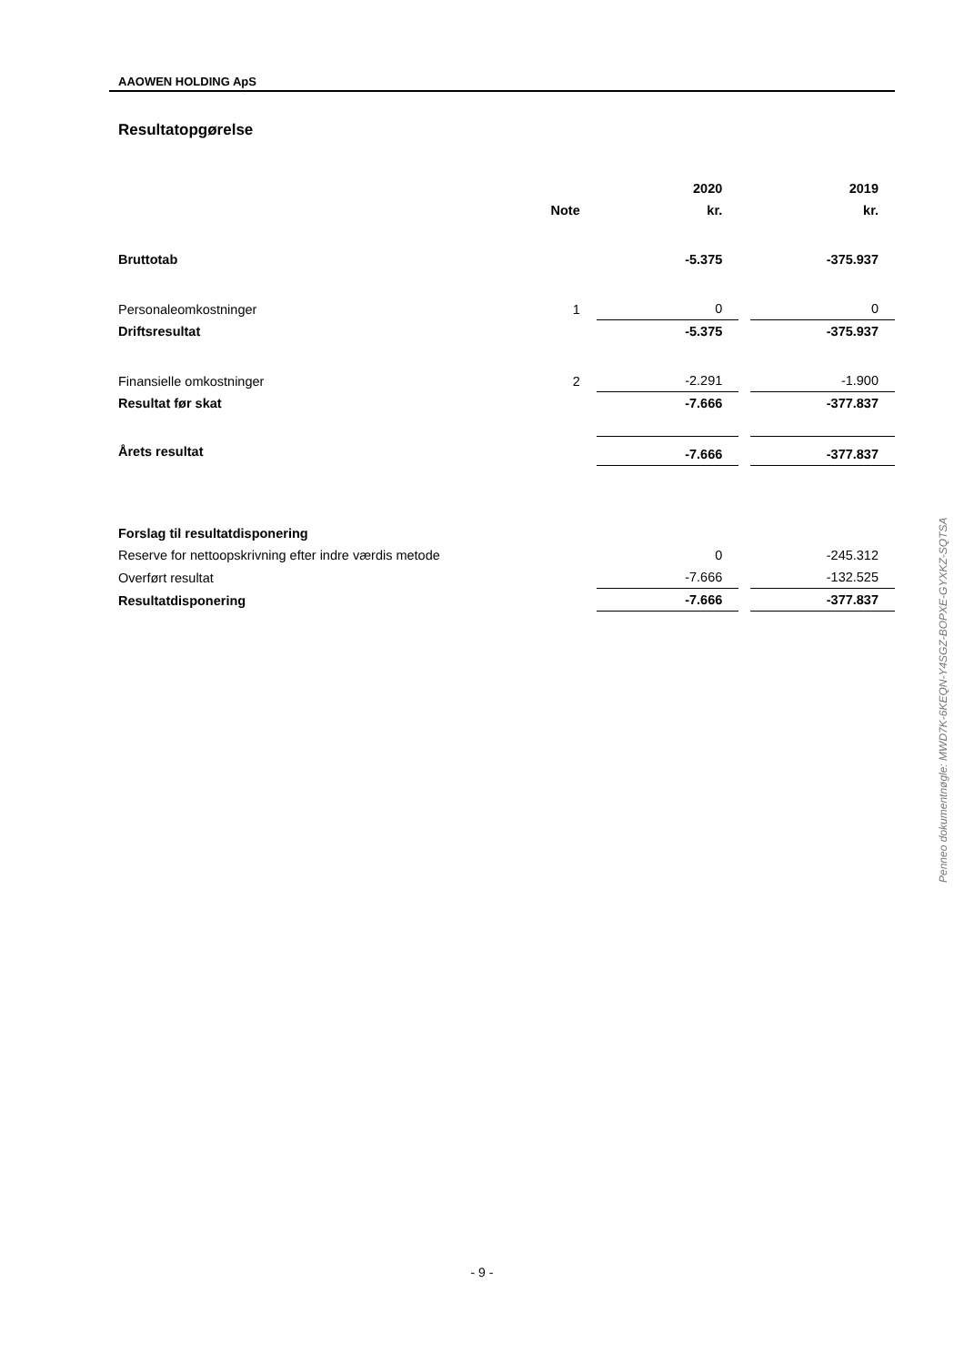AAOWEN HOLDING ApS
Resultatopgørelse
| | | 2020 | | 2019 |
| | Note | kr. | | kr. |
| Bruttotab | | -5.375 | | -375.937 |
| Personaleomkostninger | 1 | 0 | | 0 |
| Driftsresultat | | -5.375 | | -375.937 |
| Finansielle omkostninger | 2 | -2.291 | | -1.900 |
| Resultat før skat | | -7.666 | | -377.837 |
| Årets resultat | | -7.666 | | -377.837 |
| Forslag til resultatdisponering | | | | |
| Reserve for nettoopskrivning efter indre værdis metode | | 0 | | -245.312 |
| Overført resultat | | -7.666 | | -132.525 |
| Resultatdisponering | | -7.666 | | -377.837 |
Penneo dokumentnøgle: MWD7K-6KEQN-Y4SGZ-BOPXE-GYXKZ-SQTSA
- 9 -